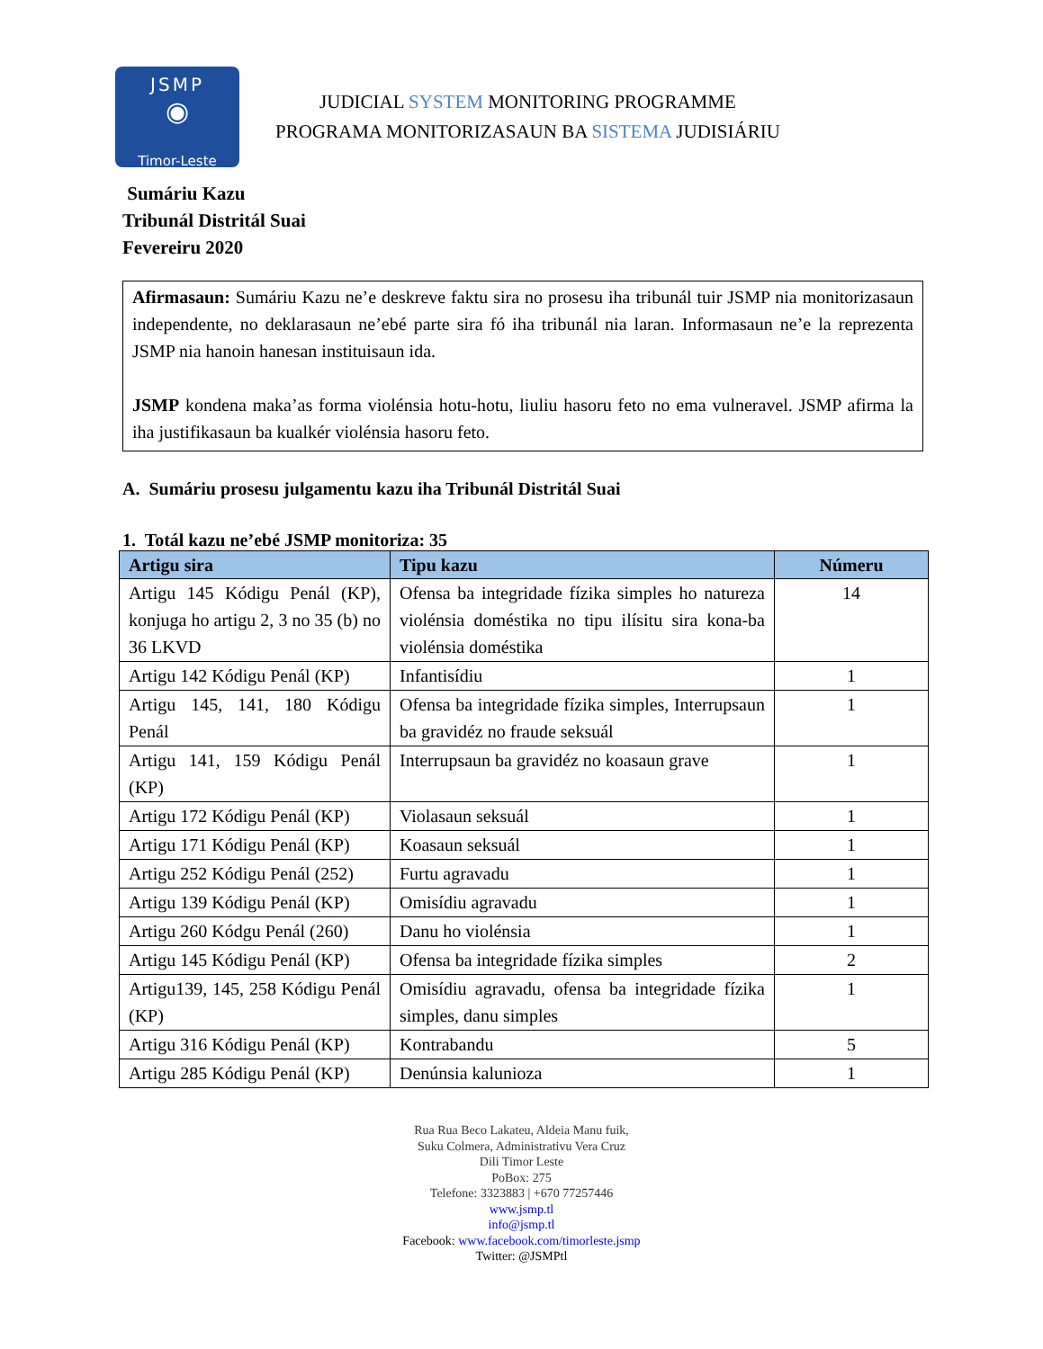JSMP
◉
Timor-Leste
JUDICIAL SYSTEM MONITORING PROGRAMME
PROGRAMA MONITORIZASAUN BA SISTEMA JUDISIÁRIU
Sumáriu Kazu
Tribunál Distritál Suai
Fevereiru 2020
Afirmasaun: Sumáriu Kazu ne’e deskreve faktu sira no prosesu iha tribunál tuir JSMP nia monitorizasaun independente, no deklarasaun ne’ebé parte sira fó iha tribunál nia laran. Informasaun ne’e la reprezenta JSMP nia hanoin hanesan instituisaun ida.
JSMP kondena maka’as forma violénsia hotu-hotu, liuliu hasoru feto no ema vulneravel. JSMP afirma la iha justifikasaun ba kualkér violénsia hasoru feto.
A. Sumáriu prosesu julgamentu kazu iha Tribunál Distritál Suai
1. Totál kazu ne’ebé JSMP monitoriza: 35
| Artigu sira | Tipu kazu | Númeru |
| --- | --- | --- |
| Artigu 145 Kódigu Penál (KP), konjuga ho artigu 2, 3 no 35 (b) no 36 LKVD | Ofensa ba integridade fízika simples ho natureza violénsia doméstika no tipu ilísitu sira kona-ba violénsia doméstika | 14 |
| Artigu 142 Kódigu Penál (KP) | Infantisídiu | 1 |
| Artigu 145, 141, 180 Kódigu Penál | Ofensa ba integridade fízika simples, Interrupsaun ba gravidéz no fraude seksuál | 1 |
| Artigu 141, 159 Kódigu Penál (KP) | Interrupsaun ba gravidéz no koasaun grave | 1 |
| Artigu 172 Kódigu Penál (KP) | Violasaun seksuál | 1 |
| Artigu 171 Kódigu Penál (KP) | Koasaun seksuál | 1 |
| Artigu 252 Kódigu Penál (252) | Furtu agravadu | 1 |
| Artigu 139 Kódigu Penál (KP) | Omisídiu agravadu | 1 |
| Artigu 260 Kódgu Penál (260) | Danu ho violénsia | 1 |
| Artigu 145 Kódigu Penál (KP) | Ofensa ba integridade fízika simples | 2 |
| Artigu139, 145, 258 Kódigu Penál (KP) | Omisídiu agravadu, ofensa ba integridade fízika simples, danu simples | 1 |
| Artigu 316 Kódigu Penál (KP) | Kontrabandu | 5 |
| Artigu 285 Kódigu Penál (KP) | Denúnsia kalunioza | 1 |
Rua Rua Beco Lakateu, Aldeia Manu fuik,
Suku Colmera, Administrativu Vera Cruz
Dili Timor Leste
PoBox: 275
Telefone: 3323883 | +670 77257446
www.jsmp.tl
info@jsmp.tl
Facebook: www.facebook.com/timorleste.jsmp
Twitter: @JSMPtl